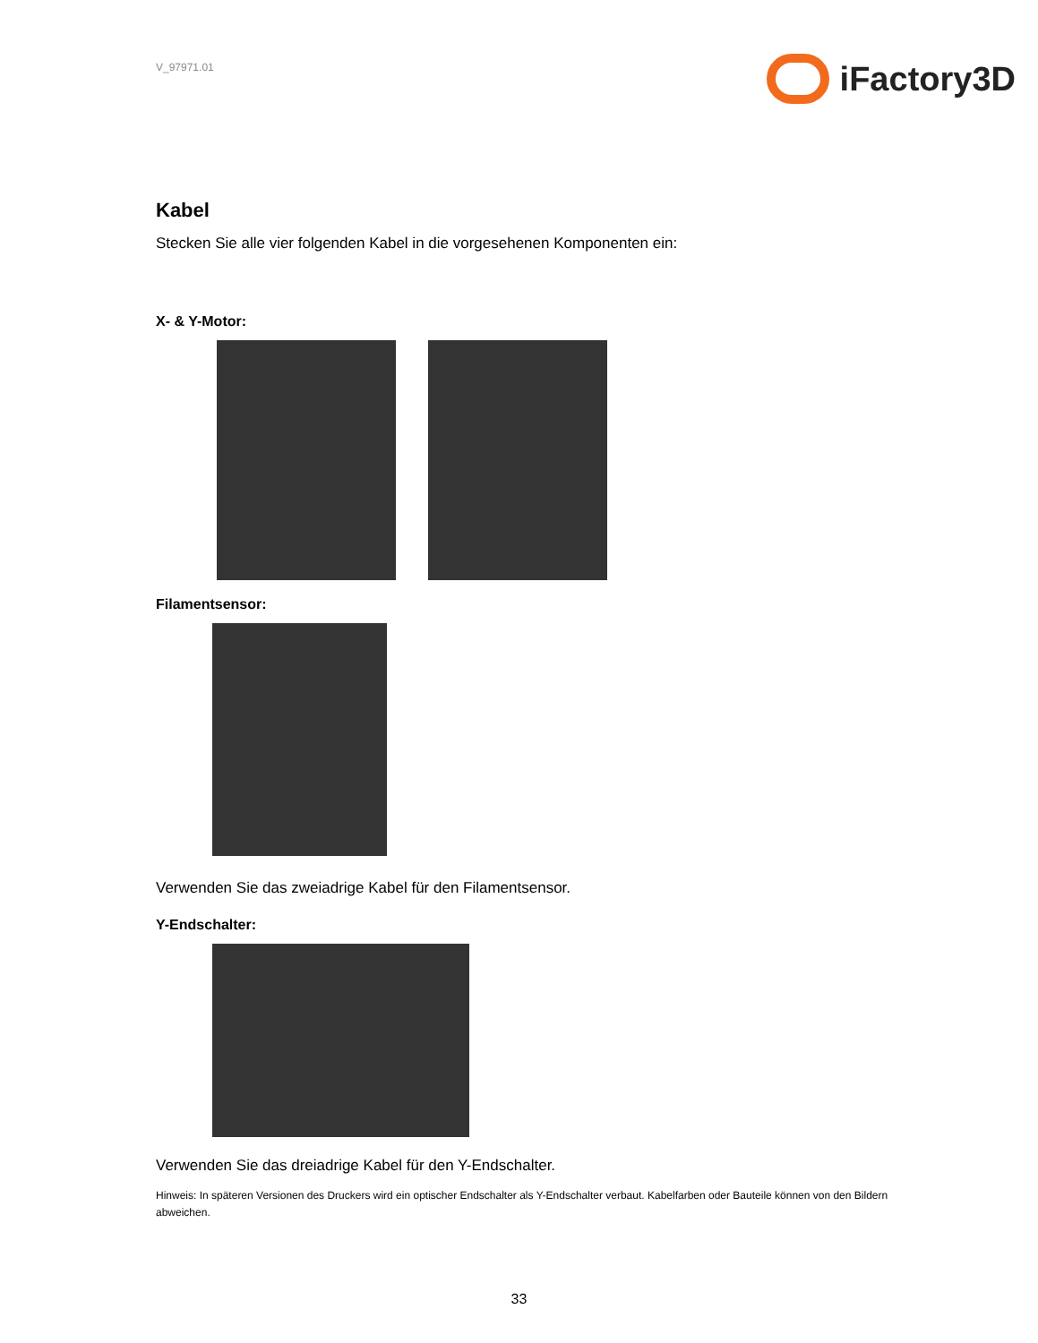V_97971.01
iFactory3D
Kabel
Stecken Sie alle vier folgenden Kabel in die vorgesehenen Komponenten ein:
X- & Y-Motor:
Filamentsensor:
Verwenden Sie das zweiadrige Kabel für den Filamentsensor.
Y-Endschalter:
Verwenden Sie das dreiadrige Kabel für den Y-Endschalter.
Hinweis: In späteren Versionen des Druckers wird ein optischer Endschalter als Y-Endschalter verbaut. Kabelfarben oder Bauteile können von den Bildern abweichen.
33